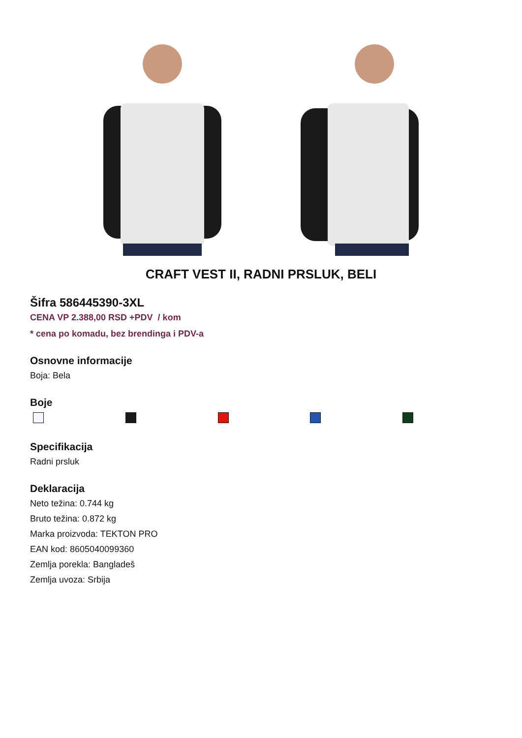CRAFT VEST II, RADNI PRSLUK, BELI
Šifra 586445390-3XL
CENA VP 2.388,00 RSD +PDV / kom
* cena po komadu, bez brendinga i PDV-a
Osnovne informacije
Boja: Bela
Boje
Specifikacija
Radni prsluk
Deklaracija
Neto težina: 0.744 kg
Bruto težina: 0.872 kg
Marka proizvoda: TEKTON PRO
EAN kod: 8605040099360
Zemlja porekla: Bangladeš
Zemlja uvoza: Srbija